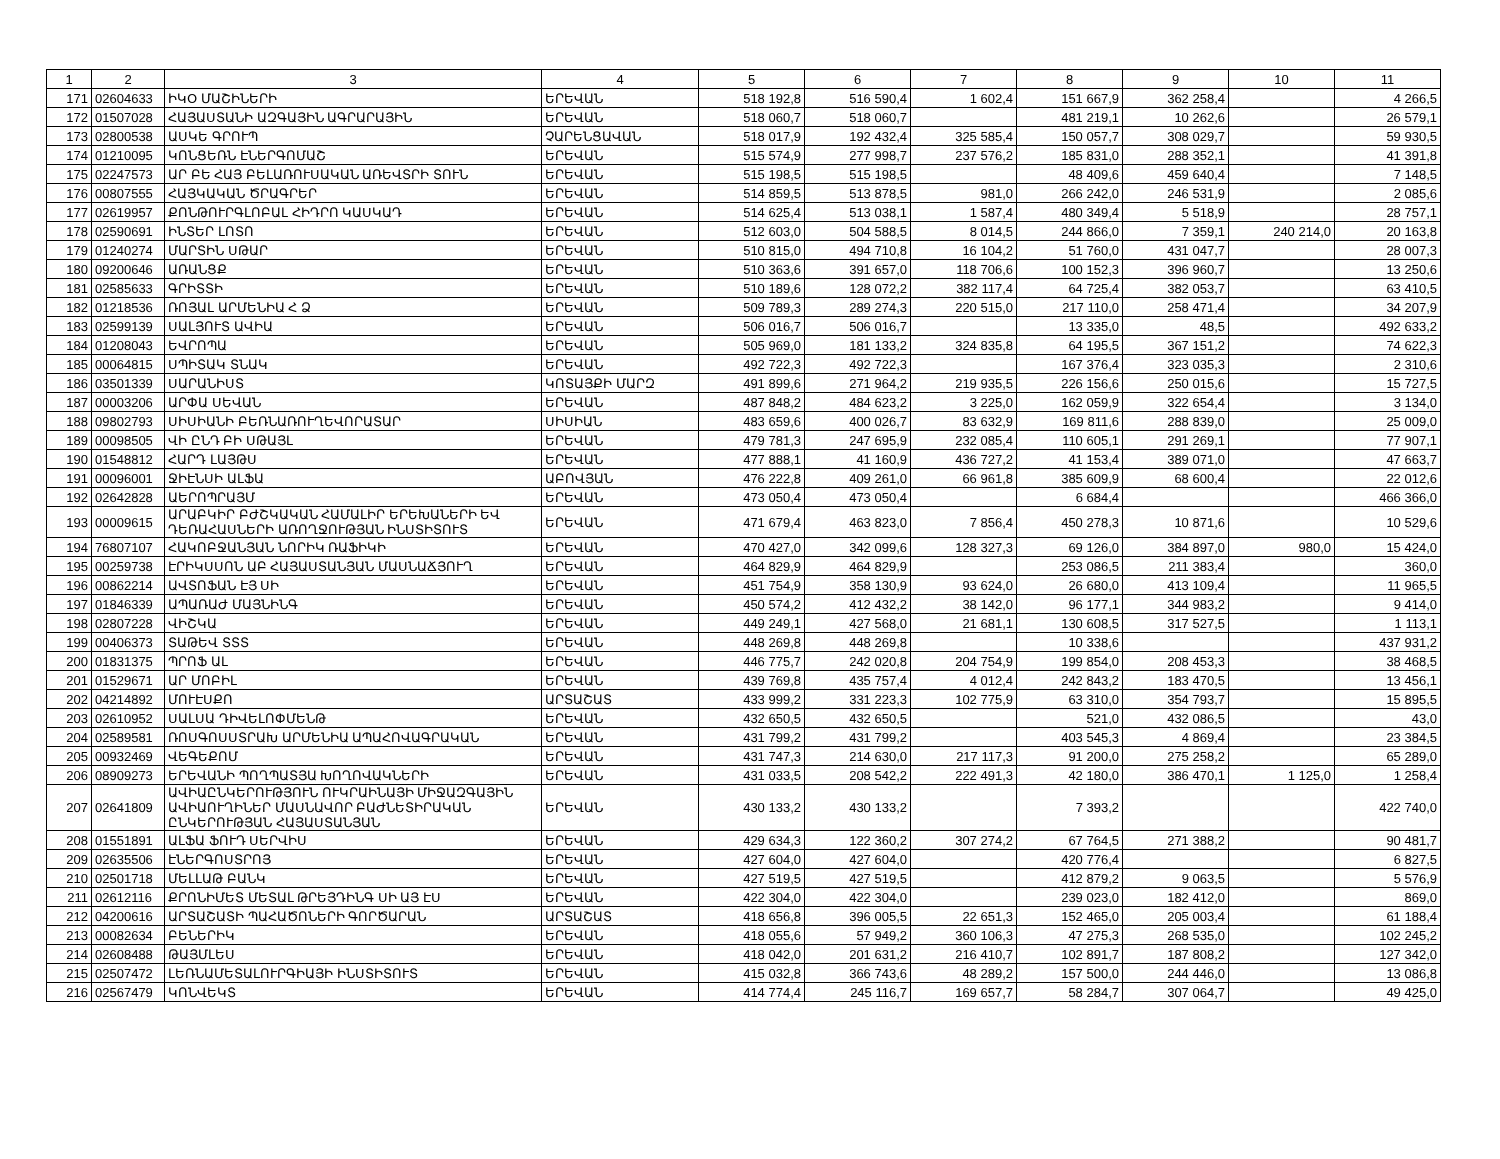| 1 | 2 | 3 | 4 | 5 | 6 | 7 | 8 | 9 | 10 | 11 |
| --- | --- | --- | --- | --- | --- | --- | --- | --- | --- | --- |
| 171 | 02604633 | ԻԿՕ ՄԱՇԻՆԵՐԻ | ԵՐԵՎԱՆ | 518 192,8 | 516 590,4 | 1 602,4 | 151 667,9 | 362 258,4 | | 4 266,5 |
| 172 | 01507028 | ՀԱՅԱՍՏԱՆԻ ԱԶԳԱՅԻՆ ԱԳՐԱՐԱՅԻՆ | ԵՐԵՎԱՆ | 518 060,7 | 518 060,7 | | 481 219,1 | 10 262,6 | | 26 579,1 |
| 173 | 02800538 | ԱՍԿԵ ԳՐՈՒՊ | ՉԱՐԵՆՑԱՎԱՆ | 518 017,9 | 192 432,4 | 325 585,4 | 150 057,7 | 308 029,7 | | 59 930,5 |
| 174 | 01210095 | ԿՈՆՑԵՌՆ ԷՆԵՐԳՈՄԱՇ | ԵՐԵՎԱՆ | 515 574,9 | 277 998,7 | 237 576,2 | 185 831,0 | 288 352,1 | | 41 391,8 |
| 175 | 02247573 | ԱՐ ԲԵ ՀԱՅ ԲԵԼԱՌՈՒՍԱԿԱՆ ԱՌԵՎՏՐԻ ՏՈՒՆ | ԵՐԵՎԱՆ | 515 198,5 | 515 198,5 | | 48 409,6 | 459 640,4 | | 7 148,5 |
| 176 | 00807555 | ՀԱՅԿԱԿԱՆ ԾՐԱԳՐԵՐ | ԵՐԵՎԱՆ | 514 859,5 | 513 878,5 | 981,0 | 266 242,0 | 246 531,9 | | 2 085,6 |
| 177 | 02619957 | ՔՈՆԹՈՒՐԳԼՈԲԱԼ ՀԻԴՐՈ ԿԱՍԿԱԴ | ԵՐԵՎԱՆ | 514 625,4 | 513 038,1 | 1 587,4 | 480 349,4 | 5 518,9 | | 28 757,1 |
| 178 | 02590691 | ԻՆՏԵՐ ԼՈՏՈ | ԵՐԵՎԱՆ | 512 603,0 | 504 588,5 | 8 014,5 | 244 866,0 | 7 359,1 | 240 214,0 | 20 163,8 |
| 179 | 01240274 | ՄԱՐՏԻՆ ՍԹԱՐ | ԵՐԵՎԱՆ | 510 815,0 | 494 710,8 | 16 104,2 | 51 760,0 | 431 047,7 | | 28 007,3 |
| 180 | 09200646 | ԱՌԱՆՑՔ | ԵՐԵՎԱՆ | 510 363,6 | 391 657,0 | 118 706,6 | 100 152,3 | 396 960,7 | | 13 250,6 |
| 181 | 02585633 | ԳՐԻՏՏԻ | ԵՐԵՎԱՆ | 510 189,6 | 128 072,2 | 382 117,4 | 64 725,4 | 382 053,7 | | 63 410,5 |
| 182 | 01218536 | ՌՈՅԱԼ ԱՐՄԵՆԻԱ Հ Ձ | ԵՐԵՎԱՆ | 509 789,3 | 289 274,3 | 220 515,0 | 217 110,0 | 258 471,4 | | 34 207,9 |
| 183 | 02599139 | ՍԱԼՅՈՒՏ ԱՎԻԱ | ԵՐԵՎԱՆ | 506 016,7 | 506 016,7 | | 13 335,0 | 48,5 | | 492 633,2 |
| 184 | 01208043 | ԵՎՐՈՊԱ | ԵՐԵՎԱՆ | 505 969,0 | 181 133,2 | 324 835,8 | 64 195,5 | 367 151,2 | | 74 622,3 |
| 185 | 00064815 | ՍՊԻՏԱԿ ՏՆԱԿ | ԵՐԵՎԱՆ | 492 722,3 | 492 722,3 | | 167 376,4 | 323 035,3 | | 2 310,6 |
| 186 | 03501339 | ՍԱՐԱՆԻՍՏ | ԿՈՏԱՅՔԻ ՄԱՐԶ | 491 899,6 | 271 964,2 | 219 935,5 | 226 156,6 | 250 015,6 | | 15 727,5 |
| 187 | 00003206 | ԱՐՓԱ ՍԵՎԱՆ | ԵՐԵՎԱՆ | 487 848,2 | 484 623,2 | 3 225,0 | 162 059,9 | 322 654,4 | | 3 134,0 |
| 188 | 09802793 | ՍԻՍԻԱՆԻ ԲԵՌՆԱՌՈՒՂԵՎՈՐԱՏԱՐ | ՍԻՍԻԱՆ | 483 659,6 | 400 026,7 | 83 632,9 | 169 811,6 | 288 839,0 | | 25 009,0 |
| 189 | 00098505 | ՎԻ ԸՆԴ ԲԻ ՍԹԱՅԼ | ԵՐԵՎԱՆ | 479 781,3 | 247 695,9 | 232 085,4 | 110 605,1 | 291 269,1 | | 77 907,1 |
| 190 | 01548812 | ՀԱՐԴ ԼԱՅԹՍ | ԵՐԵՎԱՆ | 477 888,1 | 41 160,9 | 436 727,2 | 41 153,4 | 389 071,0 | | 47 663,7 |
| 191 | 00096001 | ՋԻԷՆՍԻ ԱԼՖԱ | ԱԲՈՎՅԱՆ | 476 222,8 | 409 261,0 | 66 961,8 | 385 609,9 | 68 600,4 | | 22 012,6 |
| 192 | 02642828 | ԱԵՐՈՊՐԱՅՄ | ԵՐԵՎԱՆ | 473 050,4 | 473 050,4 | | 6 684,4 | | | 466 366,0 |
| 193 | 00009615 | ԱՐԱԲԿԻՐ ԲԺՇԿԱԿԱՆ ՀԱՄԱԼԻՐ ԵՐԵԽԱՆԵՐԻ ԵՎ ԴԵՌԱՀԱՍՆԵՐԻ ԱՌՈՂՋՈՒԹՅԱՆ ԻՆՍՏԻՏՈՒՏ | ԵՐԵՎԱՆ | 471 679,4 | 463 823,0 | 7 856,4 | 450 278,3 | 10 871,6 | | 10 529,6 |
| 194 | 76807107 | ՀԱԿՈԲՋԱՆՅԱՆ ՆՈՐԻԿ ՌԱՖԻԿԻ | ԵՐԵՎԱՆ | 470 427,0 | 342 099,6 | 128 327,3 | 69 126,0 | 384 897,0 | 980,0 | 15 424,0 |
| 195 | 00259738 | ԷՐԻԿՍՍՈՆ ԱԲ ՀԱՅԱՍՏԱՆՅԱՆ ՄԱՍՆԱՃՅՈՒՂ | ԵՐԵՎԱՆ | 464 829,9 | 464 829,9 | | 253 086,5 | 211 383,4 | | 360,0 |
| 196 | 00862214 | ԱՎՏՈՖԱՆ ԷՅ ՍԻ | ԵՐԵՎԱՆ | 451 754,9 | 358 130,9 | 93 624,0 | 26 680,0 | 413 109,4 | | 11 965,5 |
| 197 | 01846339 | ԱՊԱՌԱԺ ՄԱՅՆԻՆԳ | ԵՐԵՎԱՆ | 450 574,2 | 412 432,2 | 38 142,0 | 96 177,1 | 344 983,2 | | 9 414,0 |
| 198 | 02807228 | ՎԻՇԿԱ | ԵՐԵՎԱՆ | 449 249,1 | 427 568,0 | 21 681,1 | 130 608,5 | 317 527,5 | | 1 113,1 |
| 199 | 00406373 | ՏԱԹԵՎ ՏՏՏ | ԵՐԵՎԱՆ | 448 269,8 | 448 269,8 | | 10 338,6 | | | 437 931,2 |
| 200 | 01831375 | ՊՐՈՖ ԱԼ | ԵՐԵՎԱՆ | 446 775,7 | 242 020,8 | 204 754,9 | 199 854,0 | 208 453,3 | | 38 468,5 |
| 201 | 01529671 | ԱՐ ՄՈԲԻԼ | ԵՐԵՎԱՆ | 439 769,8 | 435 757,4 | 4 012,4 | 242 843,2 | 183 470,5 | | 13 456,1 |
| 202 | 04214892 | ՄՈՒԷՍՔՈ | ԱՐՏԱՇԱՏ | 433 999,2 | 331 223,3 | 102 775,9 | 63 310,0 | 354 793,7 | | 15 895,5 |
| 203 | 02610952 | ՍԱԼՍԱ ԴԻՎԵԼՈՓՄԵՆԹ | ԵՐԵՎԱՆ | 432 650,5 | 432 650,5 | | 521,0 | 432 086,5 | | 43,0 |
| 204 | 02589581 | ՌՈՍԳՈՍՍՏՐԱԽ ԱՐՄԵՆԻԱ ԱՊԱՀՈՎԱԳՐԱԿԱՆ | ԵՐԵՎԱՆ | 431 799,2 | 431 799,2 | | 403 545,3 | 4 869,4 | | 23 384,5 |
| 205 | 00932469 | ՎԵԳԵՔՈՄ | ԵՐԵՎԱՆ | 431 747,3 | 214 630,0 | 217 117,3 | 91 200,0 | 275 258,2 | | 65 289,0 |
| 206 | 08909273 | ԵՐԵՎԱՆԻ ՊՈՂՊԱՏՅԱ ԽՈՂՈՎԱԿՆԵՐԻ | ԵՐԵՎԱՆ | 431 033,5 | 208 542,2 | 222 491,3 | 42 180,0 | 386 470,1 | 1 125,0 | 1 258,4 |
| 207 | 02641809 | ԱՎԻԱԸՆԿԵՐՈՒԹՅՈՒՆ ՈՒԿՐԱԻՆԱՅԻ ՄԻՋԱԶԳԱՅԻՆ ԱՎԻԱՈՒՂԻՆԵՐ ՄԱՍՆԱՎՈՐ ԲԱԺՆԵՏԻՐԱԿԱՆ ԸՆԿԵՐՈՒԹՅԱՆ ՀԱՅԱՍՏԱՆՅԱՆ | ԵՐԵՎԱՆ | 430 133,2 | 430 133,2 | | 7 393,2 | | | 422 740,0 |
| 208 | 01551891 | ԱԼՖԱ ՖՈՒԴ ՍԵՐՎԻՍ | ԵՐԵՎԱՆ | 429 634,3 | 122 360,2 | 307 274,2 | 67 764,5 | 271 388,2 | | 90 481,7 |
| 209 | 02635506 | ԷՆԵՐԳՈՍՏՐՈՅ | ԵՐԵՎԱՆ | 427 604,0 | 427 604,0 | | 420 776,4 | | | 6 827,5 |
| 210 | 02501718 | ՄԵԼԼԱԹ ԲԱՆԿ | ԵՐԵՎԱՆ | 427 519,5 | 427 519,5 | | 412 879,2 | 9 063,5 | | 5 576,9 |
| 211 | 02612116 | ՔՐՈՆԻՄԵՏ ՄԵՏԱԼ ԹՐԵՅԴԻՆԳ ՍԻ ԱՅ ԷՍ | ԵՐԵՎԱՆ | 422 304,0 | 422 304,0 | | 239 023,0 | 182 412,0 | | 869,0 |
| 212 | 04200616 | ԱՐՏԱՇԱՏԻ ՊԱՀԱԾՈՆԵՐԻ ԳՈՐԾԱՐԱՆ | ԱՐՏԱՇԱՏ | 418 656,8 | 396 005,5 | 22 651,3 | 152 465,0 | 205 003,4 | | 61 188,4 |
| 213 | 00082634 | ԲԵՆԵՐԻԿ | ԵՐԵՎԱՆ | 418 055,6 | 57 949,2 | 360 106,3 | 47 275,3 | 268 535,0 | | 102 245,2 |
| 214 | 02608488 | ԹԱՅՄԼԵՍ | ԵՐԵՎԱՆ | 418 042,0 | 201 631,2 | 216 410,7 | 102 891,7 | 187 808,2 | | 127 342,0 |
| 215 | 02507472 | ԼԵՌՆԱՄԵՏԱԼՈՒՐԳԻԱՅԻ ԻՆՍՏԻՏՈՒՏ | ԵՐԵՎԱՆ | 415 032,8 | 366 743,6 | 48 289,2 | 157 500,0 | 244 446,0 | | 13 086,8 |
| 216 | 02567479 | ԿՈՆՎԵԿՏ | ԵՐԵՎԱՆ | 414 774,4 | 245 116,7 | 169 657,7 | 58 284,7 | 307 064,7 | | 49 425,0 |